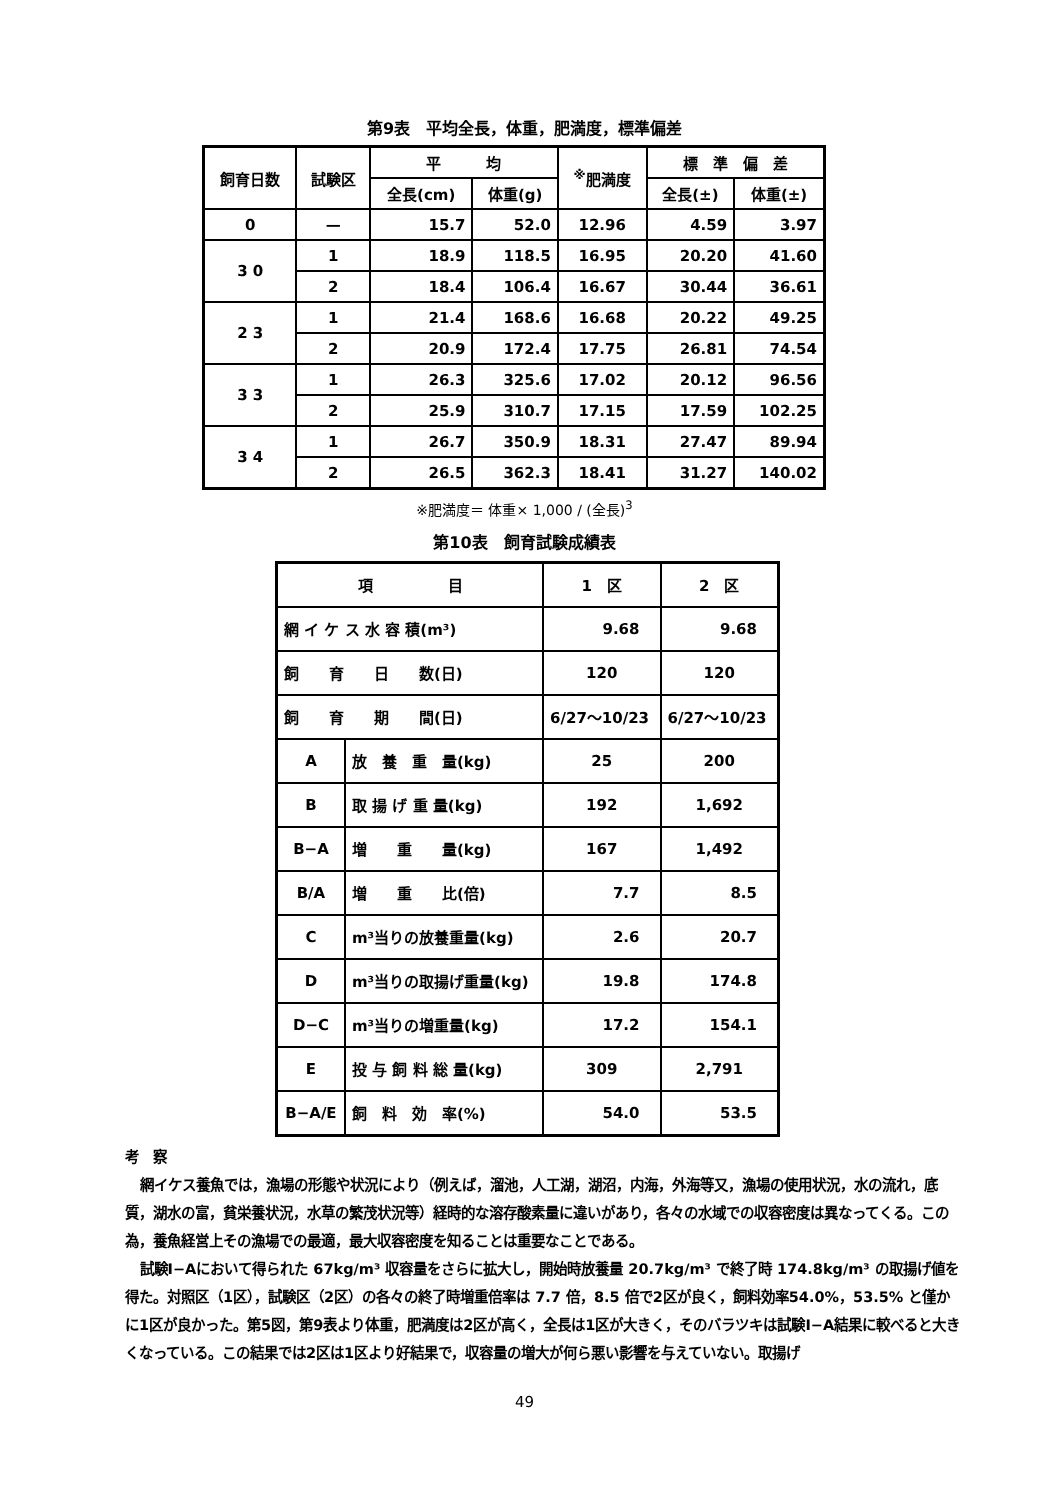第9表　平均全長，体重，肥満度，標準偏差
| 飼育日数 | 試験区 | 平 均 | | <sup>※</sup>肥満度 | 標 準 偏 差 | |
| --- | --- | --- | --- | --- | --- | --- |
| | | 全長(cm) | 体重(g) | | 全長(±) | 体重(±) |
| 0 | — | 15.7 | 52.0 | 12.96 | 4.59 | 3.97 |
| 3 0 | 1 | 18.9 | 118.5 | 16.95 | 20.20 | 41.60 |
| | 2 | 18.4 | 106.4 | 16.67 | 30.44 | 36.61 |
| 2 3 | 1 | 21.4 | 168.6 | 16.68 | 20.22 | 49.25 |
| | 2 | 20.9 | 172.4 | 17.75 | 26.81 | 74.54 |
| 3 3 | 1 | 26.3 | 325.6 | 17.02 | 20.12 | 96.56 |
| | 2 | 25.9 | 310.7 | 17.15 | 17.59 | 102.25 |
| 3 4 | 1 | 26.7 | 350.9 | 18.31 | 27.47 | 89.94 |
| | 2 | 26.5 | 362.3 | 18.41 | 31.27 | 140.02 |
※肥満度＝ 体重× 1,000 / (全長)<sup>3</sup>
第10表　飼育試験成績表
| 項 目 | | 1 区 | 2 区 |
| 網 イ ケ ス 水 容 積(m³) | | 9.68 | 9.68 |
| 飼 育 日 数(日) | | 120 | 120 |
| 飼 育 期 間(日) | | 6/27〜10/23 | 6/27〜10/23 |
| A | 放 養 重 量(kg) | 25 | 200 |
| B | 取 揚 げ 重 量(kg) | 192 | 1,692 |
| B−A | 増 重 量(kg) | 167 | 1,492 |
| B/A | 増 重 比(倍) | 7.7 | 8.5 |
| C | m³当りの放養重量(kg) | 2.6 | 20.7 |
| D | m³当りの取揚げ重量(kg) | 19.8 | 174.8 |
| D−C | m³当りの増重量(kg) | 17.2 | 154.1 |
| E | 投 与 飼 料 総 量(kg) | 309 | 2,791 |
| B−A/E | 飼 料 効 率(%) | 54.0 | 53.5 |
考　察
網イケス養魚では，漁場の形態や状況により（例えば，溜池，人工湖，湖沼，内海，外海等又，漁場の使用状況，水の流れ，底質，湖水の富，貧栄養状況，水草の繁茂状況等）経時的な溶存酸素量に違いがあり，各々の水域での収容密度は異なってくる。この為，養魚経営上その漁場での最適，最大収容密度を知ることは重要なことである。
試験Ⅰ−Aにおいて得られた 67kg/m³ 収容量をさらに拡大し，開始時放養量 20.7kg/m³ で終了時 174.8kg/m³ の取揚げ値を得た。対照区（1区），試験区（2区）の各々の終了時増重倍率は 7.7 倍，8.5 倍で2区が良く，飼料効率54.0%，53.5% と僅かに1区が良かった。第5図，第9表より体重，肥満度は2区が高く，全長は1区が大きく，そのバラツキは試験Ⅰ−A結果に較べると大きくなっている。この結果では2区は1区より好結果で，収容量の増大が何ら悪い影響を与えていない。取揚げ
49